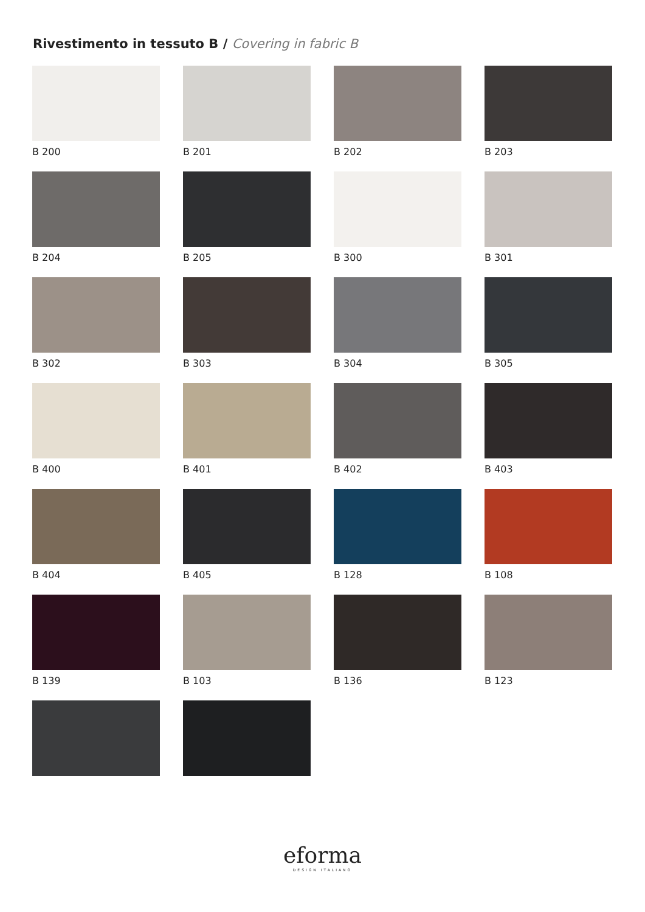Rivestimento in tessuto B / Covering in fabric B
B 200
B 201
B 202
B 203
B 204
B 205
B 300
B 301
B 302
B 303
B 304
B 305
B 400
B 401
B 402
B 403
B 404
B 405
B 128
B 108
B 139
B 103
B 136
B 123
eforma
DESIGN ITALIANO